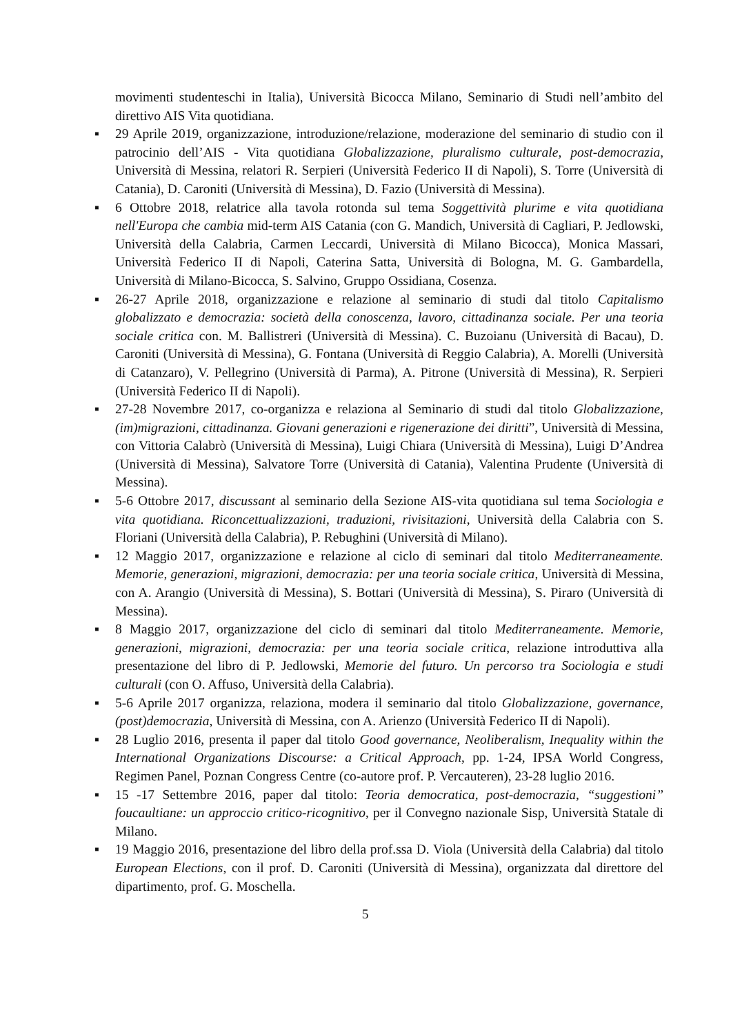movimenti studenteschi in Italia), Università Bicocca Milano, Seminario di Studi nell’ambito del direttivo AIS Vita quotidiana.
▪ 29 Aprile 2019, organizzazione, introduzione/relazione, moderazione del seminario di studio con il patrocinio dell’AIS - Vita quotidiana Globalizzazione, pluralismo culturale, post-democrazia, Università di Messina, relatori R. Serpieri (Università Federico II di Napoli), S. Torre (Università di Catania), D. Caroniti (Università di Messina), D. Fazio (Università di Messina).
▪ 6 Ottobre 2018, relatrice alla tavola rotonda sul tema Soggettività plurime e vita quotidiana nell'Europa che cambia mid-term AIS Catania (con G. Mandich, Università di Cagliari, P. Jedlowski, Università della Calabria, Carmen Leccardi, Università di Milano Bicocca), Monica Massari, Università Federico II di Napoli, Caterina Satta, Università di Bologna, M. G. Gambardella, Università di Milano-Bicocca, S. Salvino, Gruppo Ossidiana, Cosenza.
▪ 26-27 Aprile 2018, organizzazione e relazione al seminario di studi dal titolo Capitalismo globalizzato e democrazia: società della conoscenza, lavoro, cittadinanza sociale. Per una teoria sociale critica con. M. Ballistreri (Università di Messina). C. Buzoianu (Università di Bacau), D. Caroniti (Università di Messina), G. Fontana (Università di Reggio Calabria), A. Morelli (Università di Catanzaro), V. Pellegrino (Università di Parma), A. Pitrone (Università di Messina), R. Serpieri (Università Federico II di Napoli).
▪ 27-28 Novembre 2017, co-organizza e relaziona al Seminario di studi dal titolo Globalizzazione, (im)migrazioni, cittadinanza. Giovani generazioni e rigenerazione dei diritti”, Università di Messina, con Vittoria Calabrò (Università di Messina), Luigi Chiara (Università di Messina), Luigi D’Andrea (Università di Messina), Salvatore Torre (Università di Catania), Valentina Prudente (Università di Messina).
▪ 5-6 Ottobre 2017, discussant al seminario della Sezione AIS-vita quotidiana sul tema Sociologia e vita quotidiana. Riconcettualizzazioni, traduzioni, rivisitazioni, Università della Calabria con S. Floriani (Università della Calabria), P. Rebughini (Università di Milano).
▪ 12 Maggio 2017, organizzazione e relazione al ciclo di seminari dal titolo Mediterraneamente. Memorie, generazioni, migrazioni, democrazia: per una teoria sociale critica, Università di Messina, con A. Arangio (Università di Messina), S. Bottari (Università di Messina), S. Piraro (Università di Messina).
▪ 8 Maggio 2017, organizzazione del ciclo di seminari dal titolo Mediterraneamente. Memorie, generazioni, migrazioni, democrazia: per una teoria sociale critica, relazione introduttiva alla presentazione del libro di P. Jedlowski, Memorie del futuro. Un percorso tra Sociologia e studi culturali (con O. Affuso, Università della Calabria).
▪ 5-6 Aprile 2017 organizza, relaziona, modera il seminario dal titolo Globalizzazione, governance, (post)democrazia, Università di Messina, con A. Arienzo (Università Federico II di Napoli).
▪ 28 Luglio 2016, presenta il paper dal titolo Good governance, Neoliberalism, Inequality within the International Organizations Discourse: a Critical Approach, pp. 1-24, IPSA World Congress, Regimen Panel, Poznan Congress Centre (co-autore prof. P. Vercauteren), 23-28 luglio 2016.
▪ 15 -17 Settembre 2016, paper dal titolo: Teoria democratica, post-democrazia, “suggestioni” foucaultiane: un approccio critico-ricognitivo, per il Convegno nazionale Sisp, Università Statale di Milano.
▪ 19 Maggio 2016, presentazione del libro della prof.ssa D. Viola (Università della Calabria) dal titolo European Elections, con il prof. D. Caroniti (Università di Messina), organizzata dal direttore del dipartimento, prof. G. Moschella.
5